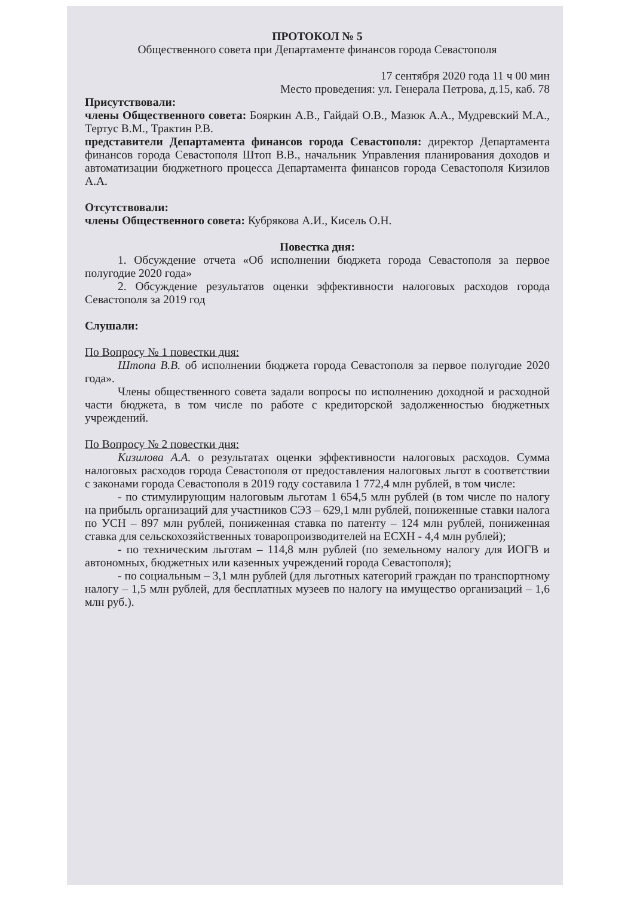ПРОТОКОЛ № 5
Общественного совета при Департаменте финансов города Севастополя
17 сентября 2020 года 11 ч 00 мин
Место проведения: ул. Генерала Петрова, д.15, каб. 78
Присутствовали:
члены Общественного совета: Бояркин А.В., Гайдай О.В., Мазюк А.А., Мудревский М.А., Тертус В.М., Трактин Р.В.
представители Департамента финансов города Севастополя: директор Департамента финансов города Севастополя Штоп В.В., начальник Управления планирования доходов и автоматизации бюджетного процесса Департамента финансов города Севастополя Кизилов А.А.
Отсутствовали:
члены Общественного совета: Кубрякова А.И., Кисель О.Н.
Повестка дня:
1. Обсуждение отчета «Об исполнении бюджета города Севастополя за первое полугодие 2020 года»
2. Обсуждение результатов оценки эффективности налоговых расходов города Севастополя за 2019 год
Слушали:
По Вопросу № 1 повестки дня:
Штопа В.В. об исполнении бюджета города Севастополя за первое полугодие 2020 года».
Члены общественного совета задали вопросы по исполнению доходной и расходной части бюджета, в том числе по работе с кредиторской задолженностью бюджетных учреждений.
По Вопросу № 2 повестки дня:
Кизилова А.А. о результатах оценки эффективности налоговых расходов. Сумма налоговых расходов города Севастополя от предоставления налоговых льгот в соответствии с законами города Севастополя в 2019 году составила 1 772,4 млн рублей, в том числе:
- по стимулирующим налоговым льготам 1 654,5 млн рублей (в том числе по налогу на прибыль организаций для участников СЭЗ – 629,1 млн рублей, пониженные ставки налога по УСН – 897 млн рублей, пониженная ставка по патенту – 124 млн рублей, пониженная ставка для сельскохозяйственных товаропроизводителей на ЕСХН - 4,4 млн рублей);
- по техническим льготам – 114,8 млн рублей (по земельному налогу для ИОГВ и автономных, бюджетных или казенных учреждений города Севастополя);
- по социальным – 3,1 млн рублей (для льготных категорий граждан по транспортному налогу – 1,5 млн рублей, для бесплатных музеев по налогу на имущество организаций – 1,6 млн руб.).